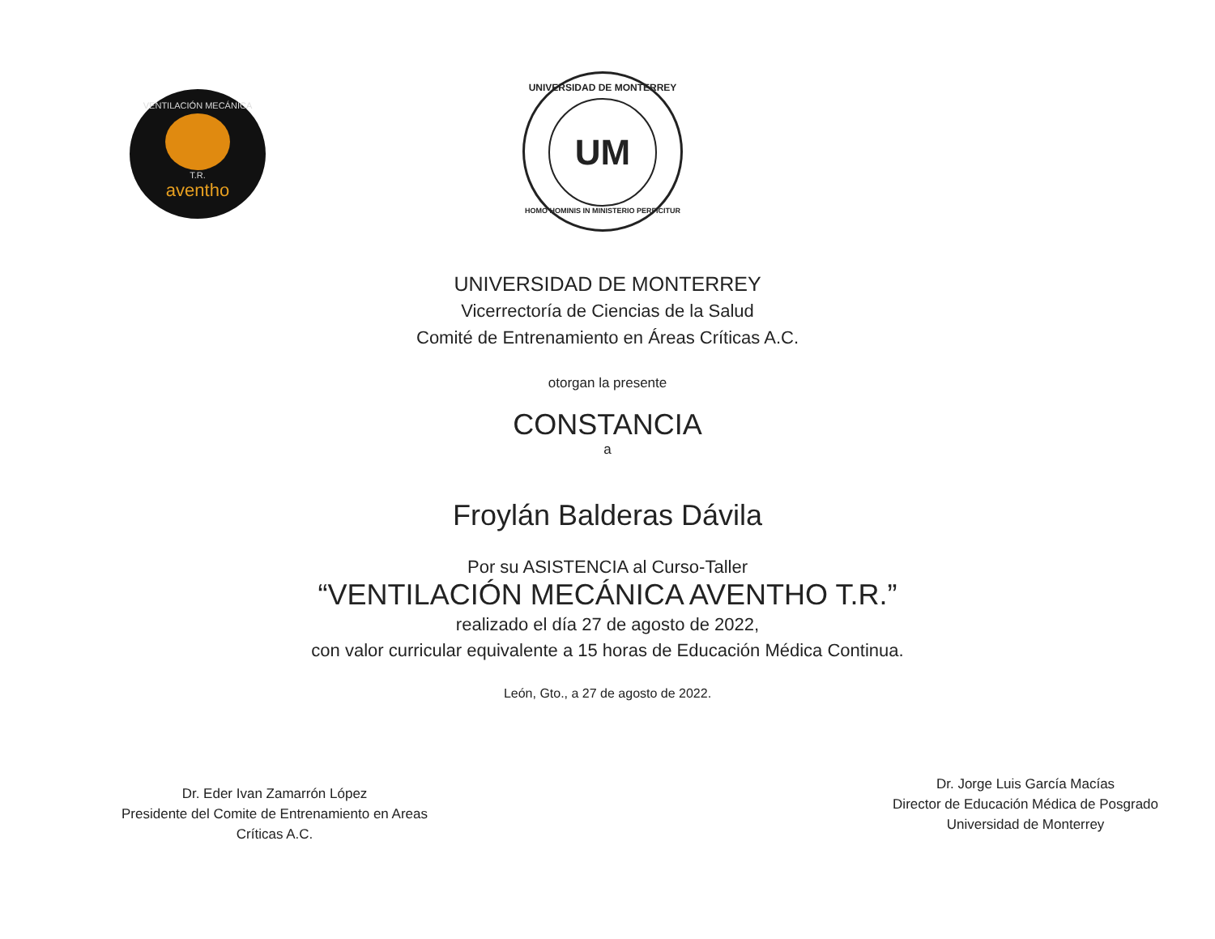VENTILACIÓN MECÁNICA
T.R.
aventho
UNIVERSIDAD DE MONTERREY
UM
HOMO HOMINIS IN MINISTERIO PERFICITUR
UNIVERSIDAD DE MONTERREY
Vicerrectoría de Ciencias de la Salud
Comité de Entrenamiento en Áreas Críticas A.C.
otorgan la presente
CONSTANCIA
a
Froylán Balderas Dávila
Por su ASISTENCIA al Curso-Taller
“VENTILACIÓN MECÁNICA AVENTHO T.R.”
realizado el día 27 de agosto de 2022,
con valor curricular equivalente a 15 horas de Educación Médica Continua.
León, Gto., a 27 de agosto de 2022.
Dr. Eder Ivan Zamarrón López
Presidente del Comite de Entrenamiento en Areas
Críticas A.C.
Dr. Jorge Luis García Macías
Director de Educación Médica de Posgrado
Universidad de Monterrey